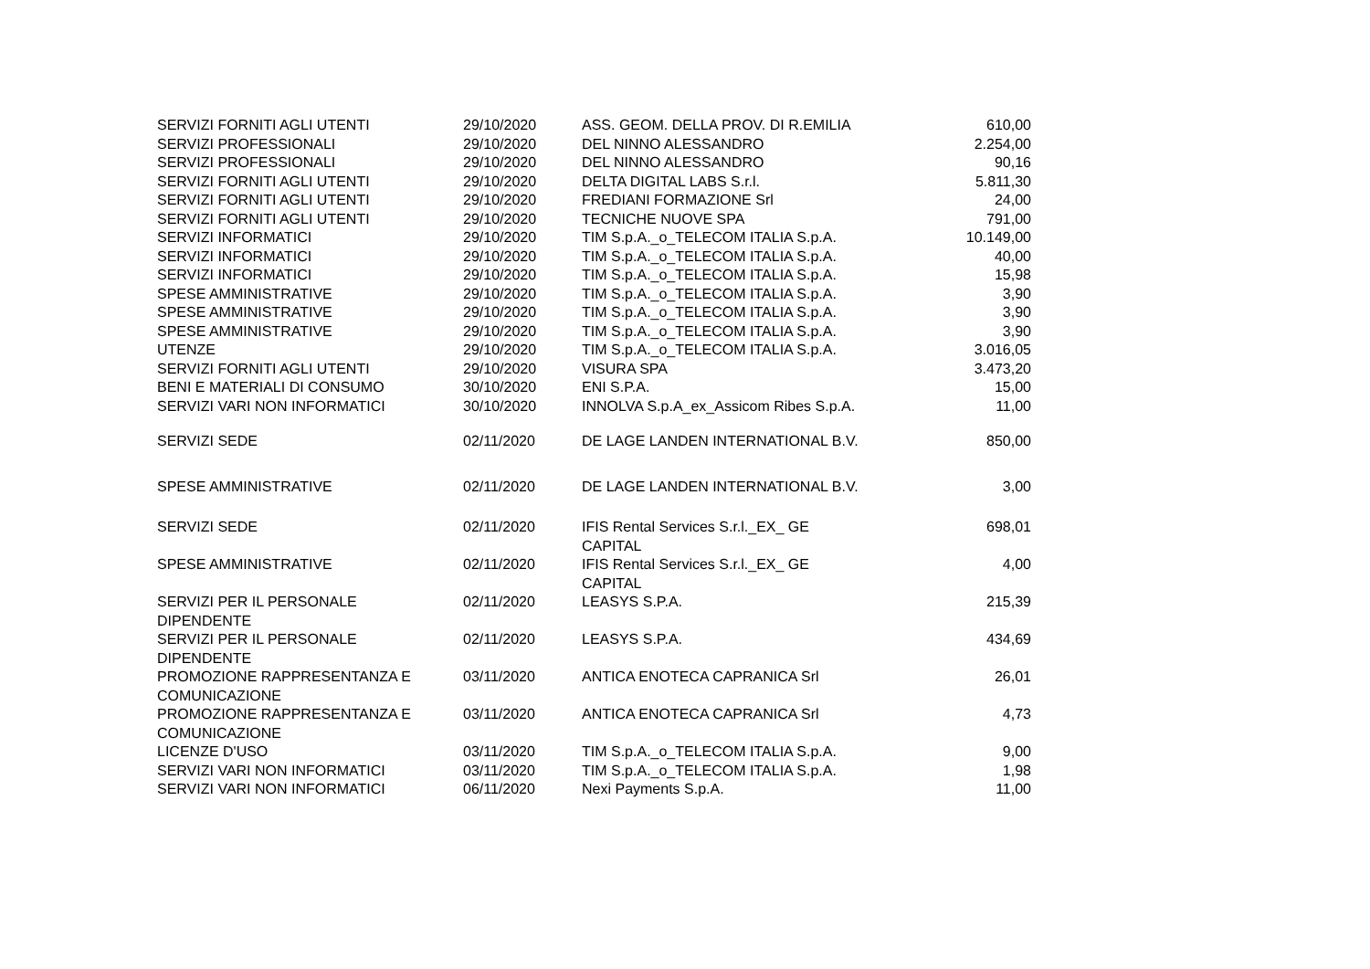| SERVIZI FORNITI AGLI UTENTI | 29/10/2020 | ASS. GEOM. DELLA PROV. DI R.EMILIA | 610,00 |
| SERVIZI PROFESSIONALI | 29/10/2020 | DEL NINNO ALESSANDRO | 2.254,00 |
| SERVIZI PROFESSIONALI | 29/10/2020 | DEL NINNO ALESSANDRO | 90,16 |
| SERVIZI FORNITI AGLI UTENTI | 29/10/2020 | DELTA DIGITAL LABS S.r.l. | 5.811,30 |
| SERVIZI FORNITI AGLI UTENTI | 29/10/2020 | FREDIANI FORMAZIONE Srl | 24,00 |
| SERVIZI FORNITI AGLI UTENTI | 29/10/2020 | TECNICHE NUOVE SPA | 791,00 |
| SERVIZI INFORMATICI | 29/10/2020 | TIM S.p.A._o_TELECOM ITALIA S.p.A. | 10.149,00 |
| SERVIZI INFORMATICI | 29/10/2020 | TIM S.p.A._o_TELECOM ITALIA S.p.A. | 40,00 |
| SERVIZI INFORMATICI | 29/10/2020 | TIM S.p.A._o_TELECOM ITALIA S.p.A. | 15,98 |
| SPESE AMMINISTRATIVE | 29/10/2020 | TIM S.p.A._o_TELECOM ITALIA S.p.A. | 3,90 |
| SPESE AMMINISTRATIVE | 29/10/2020 | TIM S.p.A._o_TELECOM ITALIA S.p.A. | 3,90 |
| SPESE AMMINISTRATIVE | 29/10/2020 | TIM S.p.A._o_TELECOM ITALIA S.p.A. | 3,90 |
| UTENZE | 29/10/2020 | TIM S.p.A._o_TELECOM ITALIA S.p.A. | 3.016,05 |
| SERVIZI FORNITI AGLI UTENTI | 29/10/2020 | VISURA SPA | 3.473,20 |
| BENI E MATERIALI DI CONSUMO | 30/10/2020 | ENI S.P.A. | 15,00 |
| SERVIZI VARI NON INFORMATICI | 30/10/2020 | INNOLVA S.p.A_ex_Assicom Ribes S.p.A. | 11,00 |
| SERVIZI SEDE | 02/11/2020 | DE LAGE LANDEN INTERNATIONAL B.V. | 850,00 |
| SPESE AMMINISTRATIVE | 02/11/2020 | DE LAGE LANDEN INTERNATIONAL B.V. | 3,00 |
| SERVIZI SEDE | 02/11/2020 | IFIS Rental Services S.r.l._EX_ GE CAPITAL | 698,01 |
| SPESE AMMINISTRATIVE | 02/11/2020 | IFIS Rental Services S.r.l._EX_ GE CAPITAL | 4,00 |
| SERVIZI PER IL PERSONALE DIPENDENTE | 02/11/2020 | LEASYS S.P.A. | 215,39 |
| SERVIZI PER IL PERSONALE DIPENDENTE | 02/11/2020 | LEASYS S.P.A. | 434,69 |
| PROMOZIONE RAPPRESENTANZA E COMUNICAZIONE | 03/11/2020 | ANTICA ENOTECA CAPRANICA Srl | 26,01 |
| PROMOZIONE RAPPRESENTANZA E COMUNICAZIONE | 03/11/2020 | ANTICA ENOTECA CAPRANICA Srl | 4,73 |
| LICENZE D'USO | 03/11/2020 | TIM S.p.A._o_TELECOM ITALIA S.p.A. | 9,00 |
| SERVIZI VARI NON INFORMATICI | 03/11/2020 | TIM S.p.A._o_TELECOM ITALIA S.p.A. | 1,98 |
| SERVIZI VARI NON INFORMATICI | 06/11/2020 | Nexi Payments S.p.A. | 11,00 |